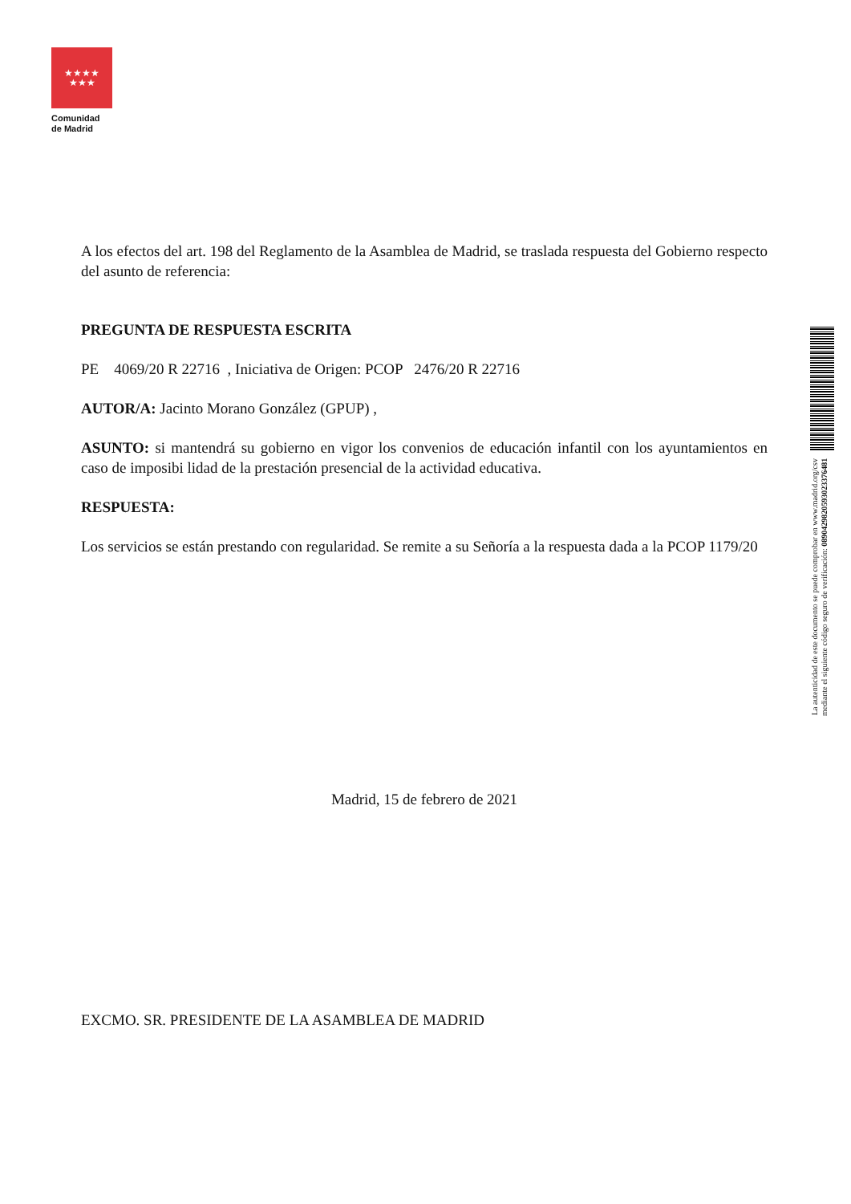★★★★
★★★
Comunidad
de Madrid
A los efectos del art. 198 del Reglamento de la Asamblea de Madrid, se traslada respuesta del Gobierno respecto del asunto de referencia:
PREGUNTA DE RESPUESTA ESCRITA
PE 4069/20 R 22716 , Iniciativa de Origen: PCOP 2476/20 R 22716
AUTOR/A: Jacinto Morano González (GPUP) ,
ASUNTO: si mantendrá su gobierno en vigor los convenios de educación infantil con los ayuntamientos en caso de imposibi lidad de la prestación presencial de la actividad educativa.
RESPUESTA:
Los servicios se están prestando con regularidad. Se remite a su Señoría a la respuesta dada a la PCOP 1179/20
Madrid, 15 de febrero de 2021
EXCMO. SR. PRESIDENTE DE LA ASAMBLEA DE MADRID
La autenticidad de este documento se puede comprobar en www.madrid.org/csv
mediante el siguiente código seguro de verificación: 0890429820593023376481